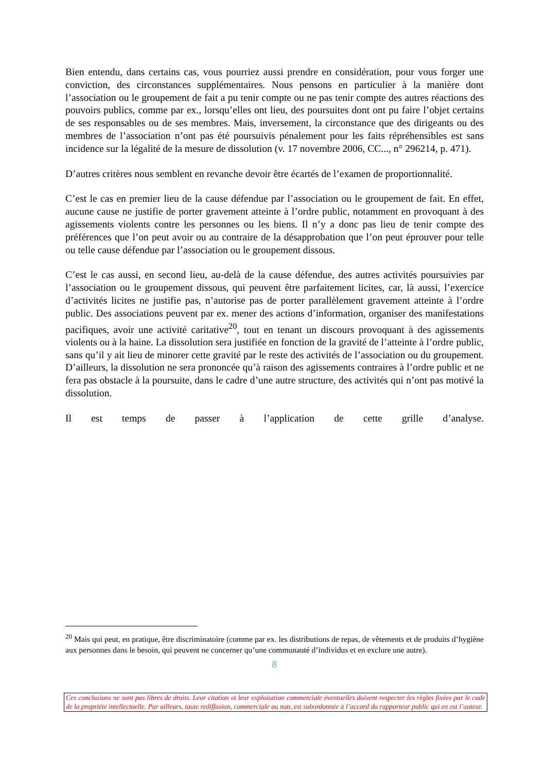Bien entendu, dans certains cas, vous pourriez aussi prendre en considération, pour vous forger une conviction, des circonstances supplémentaires. Nous pensons en particulier à la manière dont l’association ou le groupement de fait a pu tenir compte ou ne pas tenir compte des autres réactions des pouvoirs publics, comme par ex., lorsqu’elles ont lieu, des poursuites dont ont pu faire l’objet certains de ses responsables ou de ses membres. Mais, inversement, la circonstance que des dirigeants ou des membres de l’association n’ont pas été poursuivis pénalement pour les faits répréhensibles est sans incidence sur la légalité de la mesure de dissolution (v. 17 novembre 2006, CC..., n° 296214, p. 471).
D’autres critères nous semblent en revanche devoir être écartés de l’examen de proportionnalité.
C’est le cas en premier lieu de la cause défendue par l’association ou le groupement de fait. En effet, aucune cause ne justifie de porter gravement atteinte à l’ordre public, notamment en provoquant à des agissements violents contre les personnes ou les biens. Il n’y a donc pas lieu de tenir compte des préférences que l’on peut avoir ou au contraire de la désapprobation que l’on peut éprouver pour telle ou telle cause défendue par l’association ou le groupement dissous.
C’est le cas aussi, en second lieu, au-delà de la cause défendue, des autres activités poursuivies par l’association ou le groupement dissous, qui peuvent être parfaitement licites, car, là aussi, l’exercice d’activités licites ne justifie pas, n’autorise pas de porter parallèlement gravement atteinte à l’ordre public. Des associations peuvent par ex. mener des actions d’information, organiser des manifestations pacifiques, avoir une activité caritative<sup>20</sup>, tout en tenant un discours provoquant à des agissements violents ou à la haine. La dissolution sera justifiée en fonction de la gravité de l’atteinte à l’ordre public, sans qu’il y ait lieu de minorer cette gravité par le reste des activités de l’association ou du groupement. D’ailleurs, la dissolution ne sera prononcée qu’à raison des agissements contraires à l’ordre public et ne fera pas obstacle à la poursuite, dans le cadre d’une autre structure, des activités qui n’ont pas motivé la dissolution.
Il est temps de passer à l’application de cette grille d’analyse.
<sup>20</sup> Mais qui peut, en pratique, être discriminatoire (comme par ex. les distributions de repas, de vêtements et de produits d’hygiène aux personnes dans le besoin, qui peuvent ne concerner qu’une communauté d’individus et en exclure une autre).
8
Ces conclusions ne sont pas libres de droits. Leur citation et leur exploitation commerciale éventuelles doivent respecter les règles fixées par le code de la propriété intellectuelle. Par ailleurs, toute rediffusion, commerciale ou non, est subordonnée à l’accord du rapporteur public qui en est l’auteur.